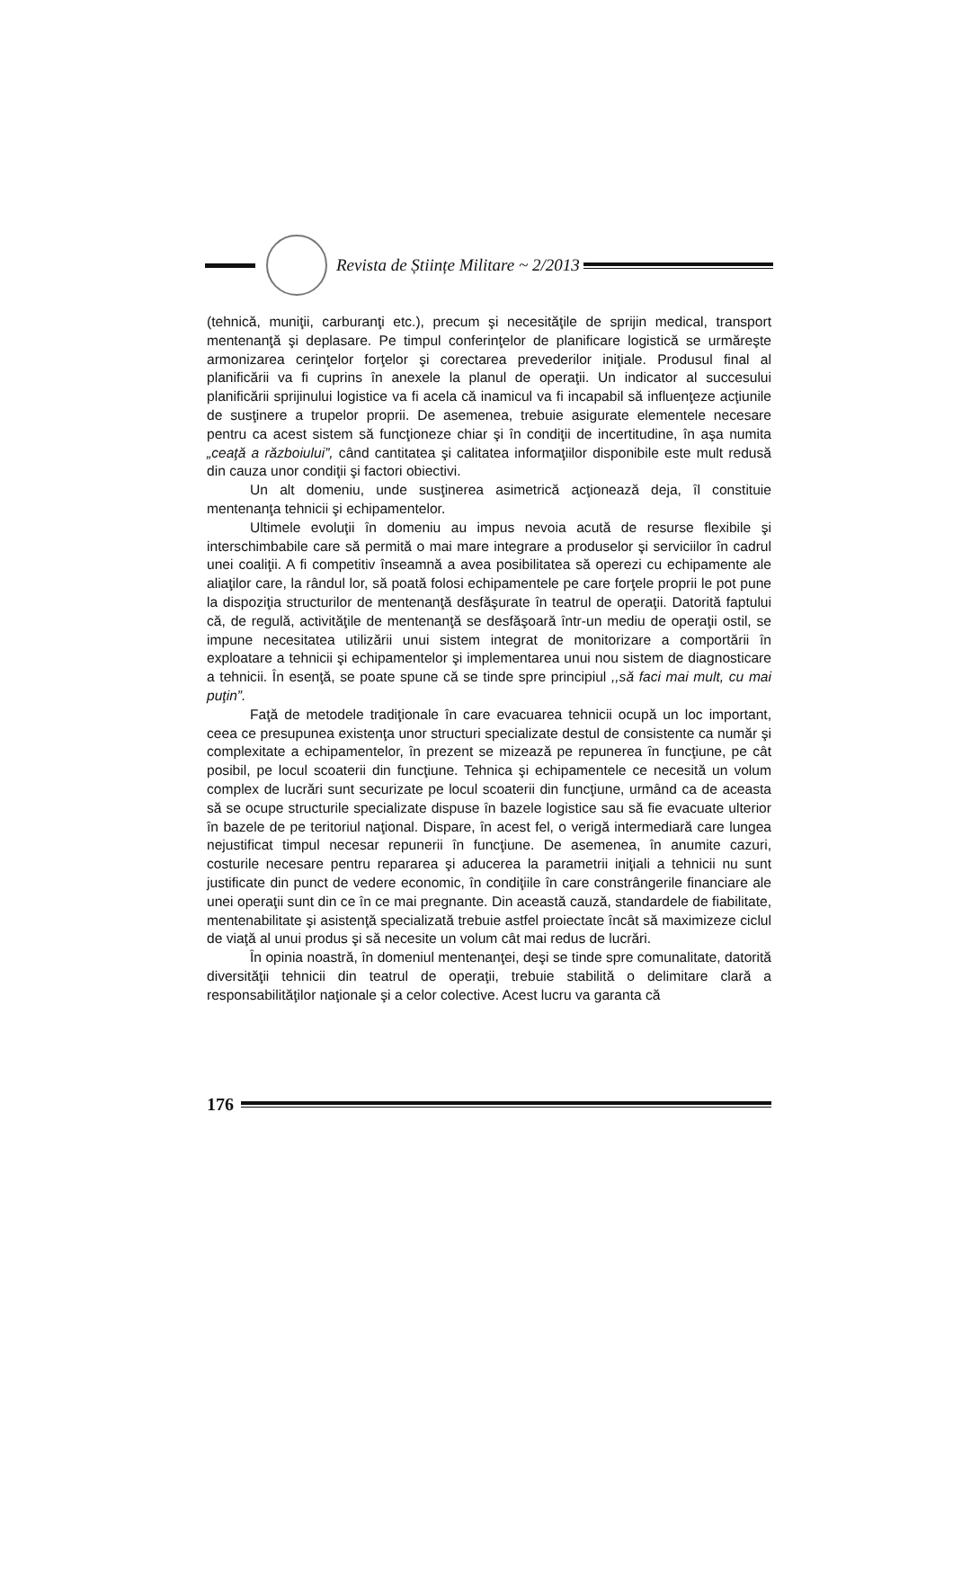Revista de Științe Militare ~ 2/2013
(tehnică, muniţii, carburanţi etc.), precum şi necesităţile de sprijin medical, transport mentenanţă şi deplasare. Pe timpul conferinţelor de planificare logistică se urmăreşte armonizarea cerinţelor forţelor şi corectarea prevederilor iniţiale. Produsul final al planificării va fi cuprins în anexele la planul de operaţii. Un indicator al succesului planificării sprijinului logistice va fi acela că inamicul va fi incapabil să influenţeze acţiunile de susţinere a trupelor proprii. De asemenea, trebuie asigurate elementele necesare pentru ca acest sistem să funcţioneze chiar şi în condiţii de incertitudine, în aşa numita „ceaţă a războiului”, când cantitatea şi calitatea informaţiilor disponibile este mult redusă din cauza unor condiţii şi factori obiectivi.
Un alt domeniu, unde susţinerea asimetrică acţionează deja, îl constituie mentenanţa tehnicii şi echipamentelor.
Ultimele evoluţii în domeniu au impus nevoia acută de resurse flexibile şi interschimbabile care să permită o mai mare integrare a produselor şi serviciilor în cadrul unei coaliţii. A fi competitiv înseamnă a avea posibilitatea să operezi cu echipamente ale aliaţilor care, la rândul lor, să poată folosi echipamentele pe care forţele proprii le pot pune la dispoziţia structurilor de mentenanţă desfăşurate în teatrul de operaţii. Datorită faptului că, de regulă, activităţile de mentenanţă se desfăşoară într-un mediu de operaţii ostil, se impune necesitatea utilizării unui sistem integrat de monitorizare a comportării în exploatare a tehnicii şi echipamentelor şi implementarea unui nou sistem de diagnosticare a tehnicii. În esenţă, se poate spune că se tinde spre principiul ,,să faci mai mult, cu mai puţin”.
Faţă de metodele tradiţionale în care evacuarea tehnicii ocupă un loc important, ceea ce presupunea existenţa unor structuri specializate destul de consistente ca număr şi complexitate a echipamentelor, în prezent se mizează pe repunerea în funcţiune, pe cât posibil, pe locul scoaterii din funcţiune. Tehnica şi echipamentele ce necesită un volum complex de lucrări sunt securizate pe locul scoaterii din funcţiune, urmând ca de aceasta să se ocupe structurile specializate dispuse în bazele logistice sau să fie evacuate ulterior în bazele de pe teritoriul naţional. Dispare, în acest fel, o verigă intermediară care lungea nejustificat timpul necesar repunerii în funcţiune. De asemenea, în anumite cazuri, costurile necesare pentru repararea şi aducerea la parametrii iniţiali a tehnicii nu sunt justificate din punct de vedere economic, în condiţiile în care constrângerile financiare ale unei operaţii sunt din ce în ce mai pregnante. Din această cauză, standardele de fiabilitate, mentenabilitate şi asistenţă specializată trebuie astfel proiectate încât să maximizeze ciclul de viaţă al unui produs şi să necesite un volum cât mai redus de lucrări.
În opinia noastră, în domeniul mentenanţei, deşi se tinde spre comunalitate, datorită diversităţii tehnicii din teatrul de operaţii, trebuie stabilită o delimitare clară a responsabilităţilor naţionale şi a celor colective. Acest lucru va garanta că
176